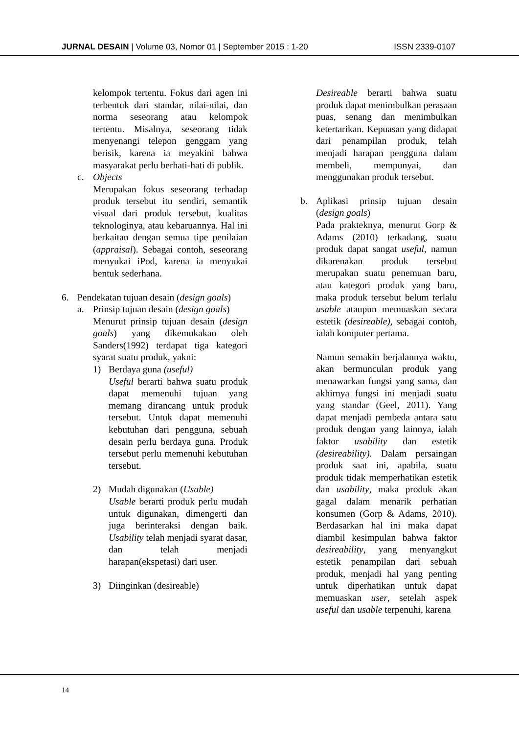JURNAL DESAIN | Volume 03, Nomor 01 | September 2015 : 1-20 ISSN 2339-0107
kelompok tertentu. Fokus dari agen ini terbentuk dari standar, nilai-nilai, dan norma seseorang atau kelompok tertentu. Misalnya, seseorang tidak menyenangi telepon genggam yang berisik, karena ia meyakini bahwa masyarakat perlu berhati-hati di publik.
c. Objects
Merupakan fokus seseorang terhadap produk tersebut itu sendiri, semantik visual dari produk tersebut, kualitas teknologinya, atau kebaruannya. Hal ini berkaitan dengan semua tipe penilaian (appraisal). Sebagai contoh, seseorang menyukai iPod, karena ia menyukai bentuk sederhana.
6. Pendekatan tujuan desain (design goals)
a. Prinsip tujuan desain (design goals)
Menurut prinsip tujuan desain (design goals) yang dikemukakan oleh Sanders(1992) terdapat tiga kategori syarat suatu produk, yakni:
1) Berdaya guna (useful)
Useful berarti bahwa suatu produk dapat memenuhi tujuan yang memang dirancang untuk produk tersebut. Untuk dapat memenuhi kebutuhan dari pengguna, sebuah desain perlu berdaya guna. Produk tersebut perlu memenuhi kebutuhan tersebut.
2) Mudah digunakan (Usable)
Usable berarti produk perlu mudah untuk digunakan, dimengerti dan juga berinteraksi dengan baik. Usability telah menjadi syarat dasar, dan telah menjadi harapan(ekspetasi) dari user.
3) Diinginkan (desireable)
Desireable berarti bahwa suatu produk dapat menimbulkan perasaan puas, senang dan menimbulkan ketertarikan. Kepuasan yang didapat dari penampilan produk, telah menjadi harapan pengguna dalam membeli, mempunyai, dan menggunakan produk tersebut.
b. Aplikasi prinsip tujuan desain (design goals)
Pada prakteknya, menurut Gorp & Adams (2010) terkadang, suatu produk dapat sangat useful, namun dikarenakan produk tersebut merupakan suatu penemuan baru, atau kategori produk yang baru, maka produk tersebut belum terlalu usable ataupun memuaskan secara estetik (desireable), sebagai contoh, ialah komputer pertama.
Namun semakin berjalannya waktu, akan bermunculan produk yang menawarkan fungsi yang sama, dan akhirnya fungsi ini menjadi suatu yang standar (Geel, 2011). Yang dapat menjadi pembeda antara satu produk dengan yang lainnya, ialah faktor usability dan estetik (desireability). Dalam persaingan produk saat ini, apabila, suatu produk tidak memperhatikan estetik dan usability, maka produk akan gagal dalam menarik perhatian konsumen (Gorp & Adams, 2010). Berdasarkan hal ini maka dapat diambil kesimpulan bahwa faktor desireability, yang menyangkut estetik penampilan dari sebuah produk, menjadi hal yang penting untuk diperhatikan untuk dapat memuaskan user, setelah aspek useful dan usable terpenuhi, karena
14